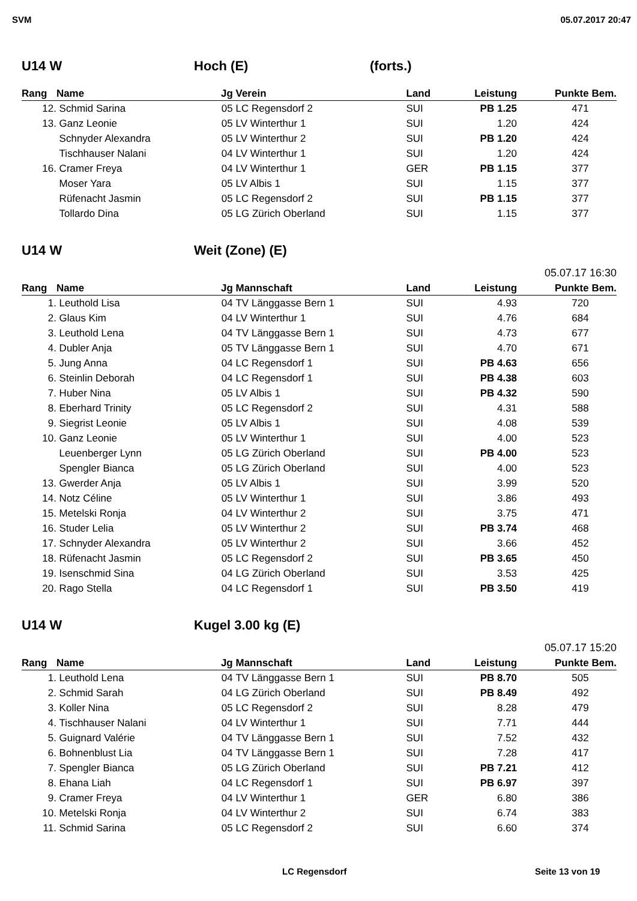SVM 05.07.2017 20:47
U14 W Hoch (E) (forts.)
| Rang | Name | Jg | Verein | Land | Leistung | Punkte | Bem. |
| --- | --- | --- | --- | --- | --- | --- | --- |
| 12. | Schmid Sarina | 05 | LC Regensdorf 2 | SUI | PB 1.25 | 471 | |
| 13. | Ganz Leonie | 05 | LV Winterthur 1 | SUI | 1.20 | 424 | |
| | Schnyder Alexandra | 05 | LV Winterthur 2 | SUI | PB 1.20 | 424 | |
| | Tischhauser Nalani | 04 | LV Winterthur 1 | SUI | 1.20 | 424 | |
| 16. | Cramer Freya | 04 | LV Winterthur 1 | GER | PB 1.15 | 377 | |
| | Moser Yara | 05 | LV Albis 1 | SUI | 1.15 | 377 | |
| | Rüfenacht Jasmin | 05 | LC Regensdorf 2 | SUI | PB 1.15 | 377 | |
| | Tollardo Dina | 05 | LG Zürich Oberland | SUI | 1.15 | 377 | |
U14 W Weit (Zone) (E)
05.07.17 16:30
| Rang | Name | Jg | Mannschaft | Land | Leistung | Punkte | Bem. |
| --- | --- | --- | --- | --- | --- | --- | --- |
| 1. | Leuthold Lisa | 04 | TV Länggasse Bern 1 | SUI | 4.93 | 720 | |
| 2. | Glaus Kim | 04 | LV Winterthur 1 | SUI | 4.76 | 684 | |
| 3. | Leuthold Lena | 04 | TV Länggasse Bern 1 | SUI | 4.73 | 677 | |
| 4. | Dubler Anja | 05 | TV Länggasse Bern 1 | SUI | 4.70 | 671 | |
| 5. | Jung Anna | 04 | LC Regensdorf 1 | SUI | PB 4.63 | 656 | |
| 6. | Steinlin Deborah | 04 | LC Regensdorf 1 | SUI | PB 4.38 | 603 | |
| 7. | Huber Nina | 05 | LV Albis 1 | SUI | PB 4.32 | 590 | |
| 8. | Eberhard Trinity | 05 | LC Regensdorf 2 | SUI | 4.31 | 588 | |
| 9. | Siegrist Leonie | 05 | LV Albis 1 | SUI | 4.08 | 539 | |
| 10. | Ganz Leonie | 05 | LV Winterthur 1 | SUI | 4.00 | 523 | |
| | Leuenberger Lynn | 05 | LG Zürich Oberland | SUI | PB 4.00 | 523 | |
| | Spengler Bianca | 05 | LG Zürich Oberland | SUI | 4.00 | 523 | |
| 13. | Gwerder Anja | 05 | LV Albis 1 | SUI | 3.99 | 520 | |
| 14. | Notz Céline | 05 | LV Winterthur 1 | SUI | 3.86 | 493 | |
| 15. | Metelski Ronja | 04 | LV Winterthur 2 | SUI | 3.75 | 471 | |
| 16. | Studer Lelia | 05 | LV Winterthur 2 | SUI | PB 3.74 | 468 | |
| 17. | Schnyder Alexandra | 05 | LV Winterthur 2 | SUI | 3.66 | 452 | |
| 18. | Rüfenacht Jasmin | 05 | LC Regensdorf 2 | SUI | PB 3.65 | 450 | |
| 19. | Isenschmid Sina | 04 | LG Zürich Oberland | SUI | 3.53 | 425 | |
| 20. | Rago Stella | 04 | LC Regensdorf 1 | SUI | PB 3.50 | 419 | |
U14 W Kugel 3.00 kg (E)
05.07.17 15:20
| Rang | Name | Jg | Mannschaft | Land | Leistung | Punkte | Bem. |
| --- | --- | --- | --- | --- | --- | --- | --- |
| 1. | Leuthold Lena | 04 | TV Länggasse Bern 1 | SUI | PB 8.70 | 505 | |
| 2. | Schmid Sarah | 04 | LG Zürich Oberland | SUI | PB 8.49 | 492 | |
| 3. | Koller Nina | 05 | LC Regensdorf 2 | SUI | 8.28 | 479 | |
| 4. | Tischhauser Nalani | 04 | LV Winterthur 1 | SUI | 7.71 | 444 | |
| 5. | Guignard Valérie | 04 | TV Länggasse Bern 1 | SUI | 7.52 | 432 | |
| 6. | Bohnenblust Lia | 04 | TV Länggasse Bern 1 | SUI | 7.28 | 417 | |
| 7. | Spengler Bianca | 05 | LG Zürich Oberland | SUI | PB 7.21 | 412 | |
| 8. | Ehana Liah | 04 | LC Regensdorf 1 | SUI | PB 6.97 | 397 | |
| 9. | Cramer Freya | 04 | LV Winterthur 1 | GER | 6.80 | 386 | |
| 10. | Metelski Ronja | 04 | LV Winterthur 2 | SUI | 6.74 | 383 | |
| 11. | Schmid Sarina | 05 | LC Regensdorf 2 | SUI | 6.60 | 374 | |
LC Regensdorf Seite 13 von 19